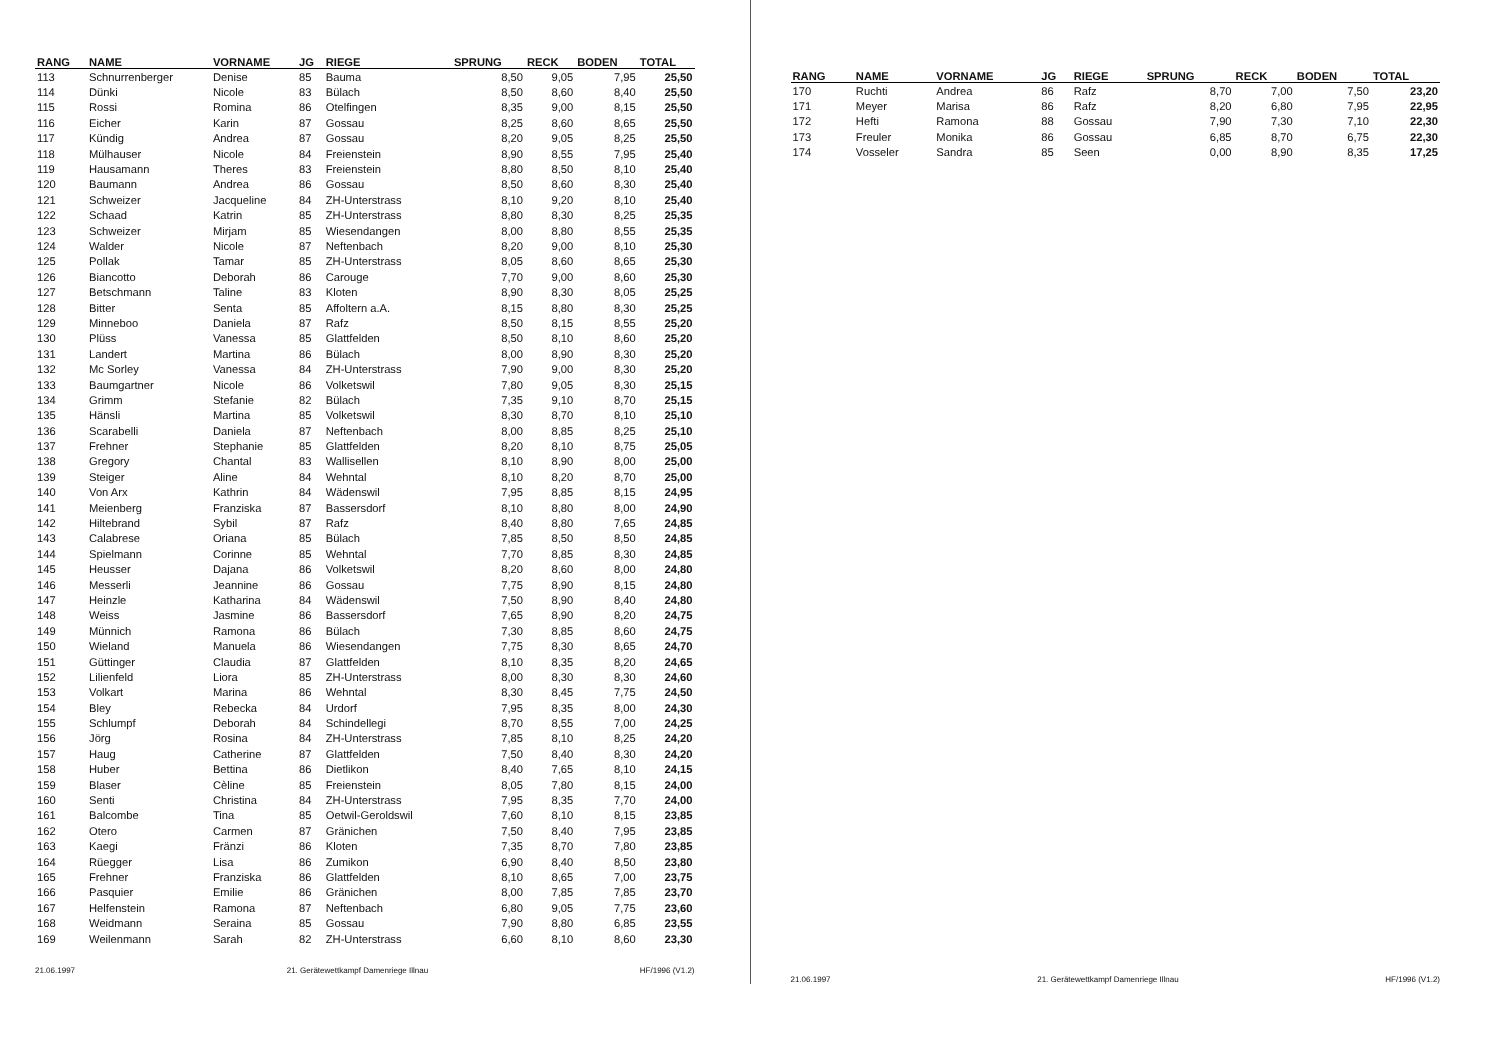| RANG | NAME | VORNAME | JG | RIEGE | SPRUNG | RECK | BODEN | TOTAL |
| --- | --- | --- | --- | --- | --- | --- | --- | --- |
| 113 | Schnurrenberger | Denise | 85 | Bauma | 8,50 | 9,05 | 7,95 | 25,50 |
| 114 | Dünki | Nicole | 83 | Bülach | 8,50 | 8,60 | 8,40 | 25,50 |
| 115 | Rossi | Romina | 86 | Otelfingen | 8,35 | 9,00 | 8,15 | 25,50 |
| 116 | Eicher | Karin | 87 | Gossau | 8,25 | 8,60 | 8,65 | 25,50 |
| 117 | Kündig | Andrea | 87 | Gossau | 8,20 | 9,05 | 8,25 | 25,50 |
| 118 | Mülhauser | Nicole | 84 | Freienstein | 8,90 | 8,55 | 7,95 | 25,40 |
| 119 | Hausamann | Theres | 83 | Freienstein | 8,80 | 8,50 | 8,10 | 25,40 |
| 120 | Baumann | Andrea | 86 | Gossau | 8,50 | 8,60 | 8,30 | 25,40 |
| 121 | Schweizer | Jacqueline | 84 | ZH-Unterstrass | 8,10 | 9,20 | 8,10 | 25,40 |
| 122 | Schaad | Katrin | 85 | ZH-Unterstrass | 8,80 | 8,30 | 8,25 | 25,35 |
| 123 | Schweizer | Mirjam | 85 | Wiesendangen | 8,00 | 8,80 | 8,55 | 25,35 |
| 124 | Walder | Nicole | 87 | Neftenbach | 8,20 | 9,00 | 8,10 | 25,30 |
| 125 | Pollak | Tamar | 85 | ZH-Unterstrass | 8,05 | 8,60 | 8,65 | 25,30 |
| 126 | Biancotto | Deborah | 86 | Carouge | 7,70 | 9,00 | 8,60 | 25,30 |
| 127 | Betschmann | Taline | 83 | Kloten | 8,90 | 8,30 | 8,05 | 25,25 |
| 128 | Bitter | Senta | 85 | Affoltern a.A. | 8,15 | 8,80 | 8,30 | 25,25 |
| 129 | Minneboo | Daniela | 87 | Rafz | 8,50 | 8,15 | 8,55 | 25,20 |
| 130 | Plüss | Vanessa | 85 | Glattfelden | 8,50 | 8,10 | 8,60 | 25,20 |
| 131 | Landert | Martina | 86 | Bülach | 8,00 | 8,90 | 8,30 | 25,20 |
| 132 | Mc Sorley | Vanessa | 84 | ZH-Unterstrass | 7,90 | 9,00 | 8,30 | 25,20 |
| 133 | Baumgartner | Nicole | 86 | Volketswil | 7,80 | 9,05 | 8,30 | 25,15 |
| 134 | Grimm | Stefanie | 82 | Bülach | 7,35 | 9,10 | 8,70 | 25,15 |
| 135 | Hänsli | Martina | 85 | Volketswil | 8,30 | 8,70 | 8,10 | 25,10 |
| 136 | Scarabelli | Daniela | 87 | Neftenbach | 8,00 | 8,85 | 8,25 | 25,10 |
| 137 | Frehner | Stephanie | 85 | Glattfelden | 8,20 | 8,10 | 8,75 | 25,05 |
| 138 | Gregory | Chantal | 83 | Wallisellen | 8,10 | 8,90 | 8,00 | 25,00 |
| 139 | Steiger | Aline | 84 | Wehntal | 8,10 | 8,20 | 8,70 | 25,00 |
| 140 | Von Arx | Kathrin | 84 | Wädenswil | 7,95 | 8,85 | 8,15 | 24,95 |
| 141 | Meienberg | Franziska | 87 | Bassersdorf | 8,10 | 8,80 | 8,00 | 24,90 |
| 142 | Hiltebrand | Sybil | 87 | Rafz | 8,40 | 8,80 | 7,65 | 24,85 |
| 143 | Calabrese | Oriana | 85 | Bülach | 7,85 | 8,50 | 8,50 | 24,85 |
| 144 | Spielmann | Corinne | 85 | Wehntal | 7,70 | 8,85 | 8,30 | 24,85 |
| 145 | Heusser | Dajana | 86 | Volketswil | 8,20 | 8,60 | 8,00 | 24,80 |
| 146 | Messerli | Jeannine | 86 | Gossau | 7,75 | 8,90 | 8,15 | 24,80 |
| 147 | Heinzle | Katharina | 84 | Wädenswil | 7,50 | 8,90 | 8,40 | 24,80 |
| 148 | Weiss | Jasmine | 86 | Bassersdorf | 7,65 | 8,90 | 8,20 | 24,75 |
| 149 | Münnich | Ramona | 86 | Bülach | 7,30 | 8,85 | 8,60 | 24,75 |
| 150 | Wieland | Manuela | 86 | Wiesendangen | 7,75 | 8,30 | 8,65 | 24,70 |
| 151 | Güttinger | Claudia | 87 | Glattfelden | 8,10 | 8,35 | 8,20 | 24,65 |
| 152 | Lilienfeld | Liora | 85 | ZH-Unterstrass | 8,00 | 8,30 | 8,30 | 24,60 |
| 153 | Volkart | Marina | 86 | Wehntal | 8,30 | 8,45 | 7,75 | 24,50 |
| 154 | Bley | Rebecka | 84 | Urdorf | 7,95 | 8,35 | 8,00 | 24,30 |
| 155 | Schlumpf | Deborah | 84 | Schindellegi | 8,70 | 8,55 | 7,00 | 24,25 |
| 156 | Jörg | Rosina | 84 | ZH-Unterstrass | 7,85 | 8,10 | 8,25 | 24,20 |
| 157 | Haug | Catherine | 87 | Glattfelden | 7,50 | 8,40 | 8,30 | 24,20 |
| 158 | Huber | Bettina | 86 | Dietlikon | 8,40 | 7,65 | 8,10 | 24,15 |
| 159 | Blaser | Cèline | 85 | Freienstein | 8,05 | 7,80 | 8,15 | 24,00 |
| 160 | Senti | Christina | 84 | ZH-Unterstrass | 7,95 | 8,35 | 7,70 | 24,00 |
| 161 | Balcombe | Tina | 85 | Oetwil-Geroldswil | 7,60 | 8,10 | 8,15 | 23,85 |
| 162 | Otero | Carmen | 87 | Gränichen | 7,50 | 8,40 | 7,95 | 23,85 |
| 163 | Kaegi | Fränzi | 86 | Kloten | 7,35 | 8,70 | 7,80 | 23,85 |
| 164 | Rüegger | Lisa | 86 | Zumikon | 6,90 | 8,40 | 8,50 | 23,80 |
| 165 | Frehner | Franziska | 86 | Glattfelden | 8,10 | 8,65 | 7,00 | 23,75 |
| 166 | Pasquier | Emilie | 86 | Gränichen | 8,00 | 7,85 | 7,85 | 23,70 |
| 167 | Helfenstein | Ramona | 87 | Neftenbach | 6,80 | 9,05 | 7,75 | 23,60 |
| 168 | Weidmann | Seraina | 85 | Gossau | 7,90 | 8,80 | 6,85 | 23,55 |
| 169 | Weilenmann | Sarah | 82 | ZH-Unterstrass | 6,60 | 8,10 | 8,60 | 23,30 |
21.06.1997 21. Gerätewettkampf Damenriege Illnau HF/1996 (V1.2)
| RANG | NAME | VORNAME | JG | RIEGE | SPRUNG | RECK | BODEN | TOTAL |
| --- | --- | --- | --- | --- | --- | --- | --- | --- |
| 170 | Ruchti | Andrea | 86 | Rafz | 8,70 | 7,00 | 7,50 | 23,20 |
| 171 | Meyer | Marisa | 86 | Rafz | 8,20 | 6,80 | 7,95 | 22,95 |
| 172 | Hefti | Ramona | 88 | Gossau | 7,90 | 7,30 | 7,10 | 22,30 |
| 173 | Freuler | Monika | 86 | Gossau | 6,85 | 8,70 | 6,75 | 22,30 |
| 174 | Vosseler | Sandra | 85 | Seen | 0,00 | 8,90 | 8,35 | 17,25 |
21.06.1997 21. Gerätewettkampf Damenriege Illnau HF/1996 (V1.2)